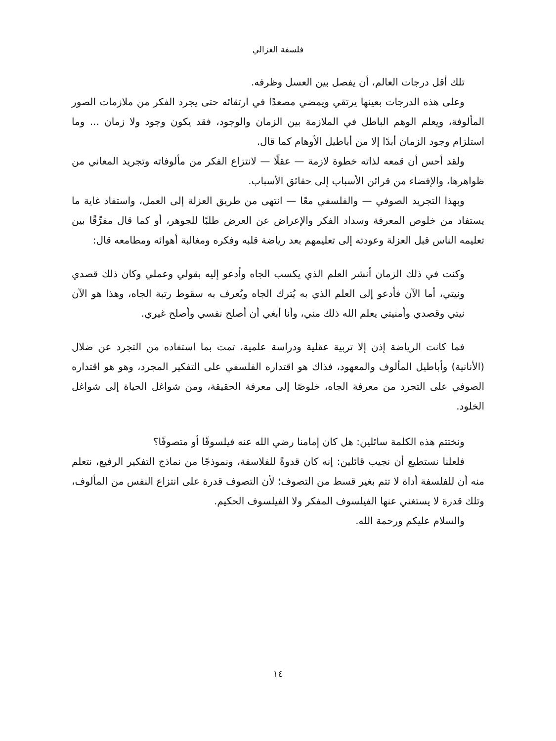فلسفة الغزالي
تلك أقل درجات العالم، أن يفصل بين العسل وظرفه.
وعلى هذه الدرجات بعينها يرتقي ويمضي مصعدًا في ارتقائه حتى يجرد الفكر من ملازمات الصور المألوفة، ويعلم الوهم الباطل في الملازمة بين الزمان والوجود، فقد يكون وجود ولا زمان ... وما استلزام وجود الزمان أبدًا إلا من أباطيل الأوهام كما قال.
ولقد أحس أن قمعه لذاته خطوة لازمة — عقلًا — لانتزاع الفكر من مألوفاته وتجريد المعاني من ظواهرها، والإفضاء من قرائن الأسباب إلى حقائق الأسباب.
وبهذا التجريد الصوفي — والفلسفي معًا — انتهى من طريق العزلة إلى العمل، واستفاد غاية ما يستفاد من خلوص المعرفة وسداد الفكر والإعراض عن العرض طلبًا للجوهر، أو كما قال مفرِّقًا بين تعليمه الناس قبل العزلة وعودته إلى تعليمهم بعد رياضة قلبه وفكره ومغالبة أهوائه ومطامعه قال:
وكنت في ذلك الزمان أنشر العلم الذي يكسب الجاه وأدعو إليه بقولي وعملي وكان ذلك قصدي ونيتي، أما الآن فأدعو إلى العلم الذي به يُترك الجاه ويُعرف به سقوط رتبة الجاه، وهذا هو الآن نيتي وقصدي وأمنيتي يعلم الله ذلك مني، وأنا أبغي أن أصلح نفسي وأصلح غيري.
فما كانت الرياضة إذن إلا تربية عقلية ودراسة علمية، تمت بما استفاده من التجرد عن ضلال (الأنانية) وأباطيل المألوف والمعهود، فذاك هو اقتداره الفلسفي على التفكير المجرد، وهو هو اقتداره الصوفي على التجرد من معرفة الجاه، خلوصًا إلى معرفة الحقيقة، ومن شواغل الحياة إلى شواغل الخلود.
ونختتم هذه الكلمة سائلين: هل كان إمامنا رضي الله عنه فيلسوفًا أو متصوفًا؟
فلعلنا نستطيع أن نجيب قائلين: إنه كان قدوةً للفلاسفة، ونموذجًا من نماذج التفكير الرفيع، نتعلم منه أن للفلسفة أداة لا تتم بغير قسط من التصوف؛ لأن التصوف قدرة على انتزاع النفس من المألوف، وتلك قدرة لا يستغني عنها الفيلسوف المفكر ولا الفيلسوف الحكيم.
والسلام عليكم ورحمة الله.
١٤